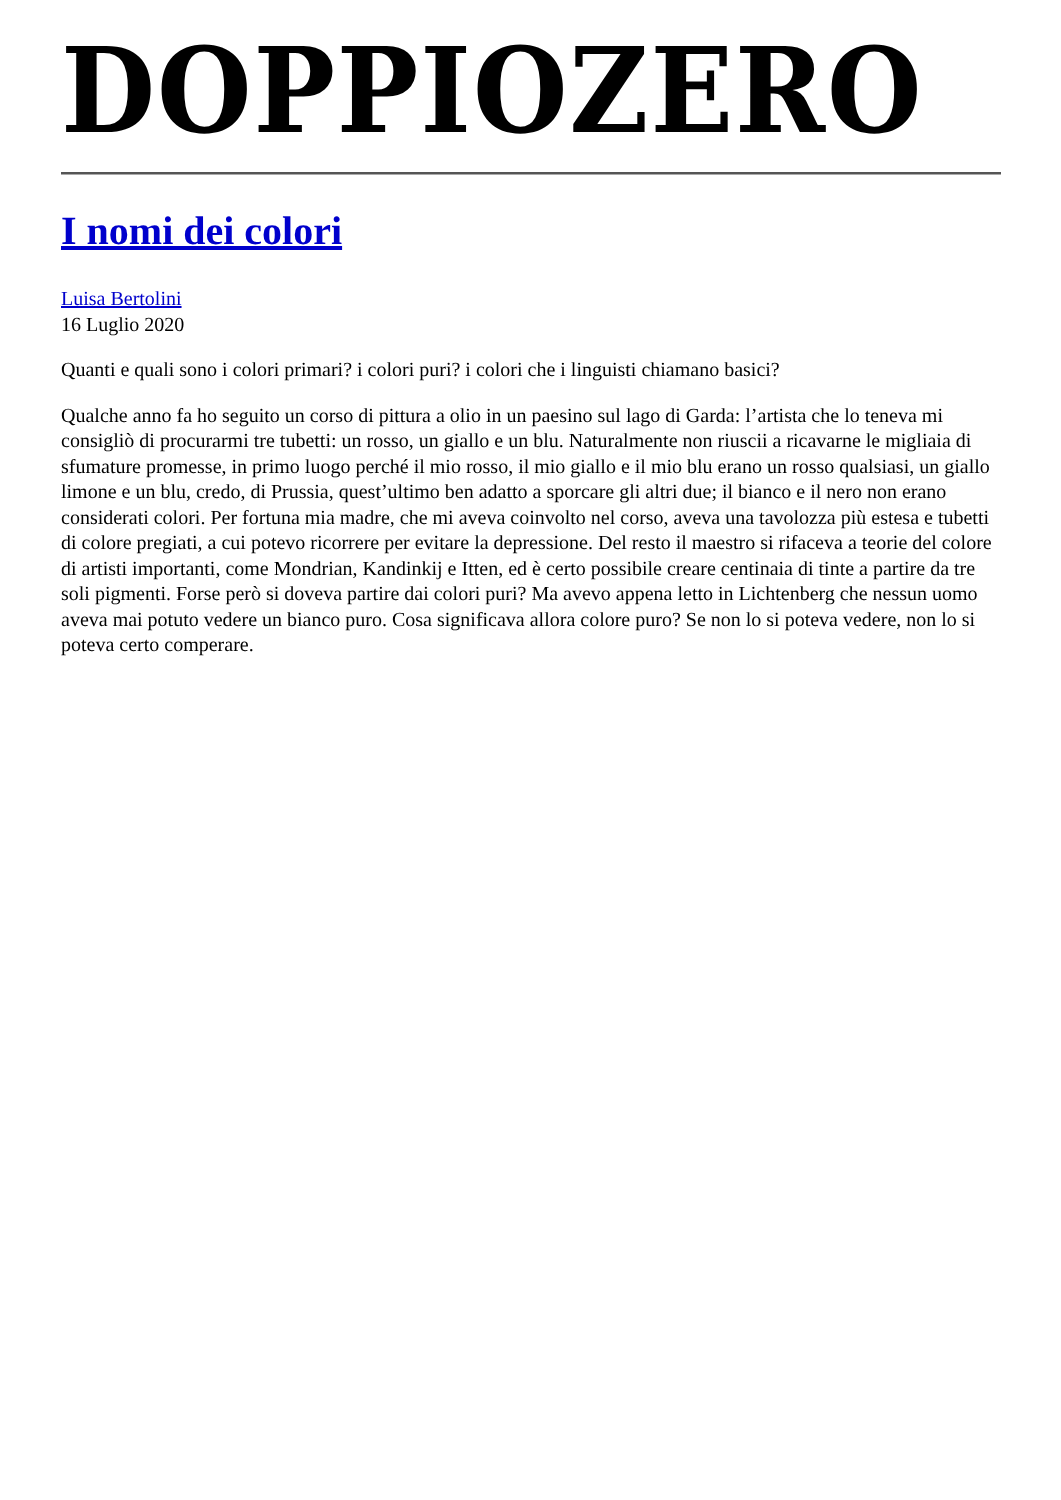DOPPIOZERO
I nomi dei colori
Luisa Bertolini
16 Luglio 2020
Quanti e quali sono i colori primari? i colori puri? i colori che i linguisti chiamano basici?
Qualche anno fa ho seguito un corso di pittura a olio in un paesino sul lago di Garda: l’artista che lo teneva mi consigliò di procurarmi tre tubetti: un rosso, un giallo e un blu. Naturalmente non riuscii a ricavarne le migliaia di sfumature promesse, in primo luogo perché il mio rosso, il mio giallo e il mio blu erano un rosso qualsiasi, un giallo limone e un blu, credo, di Prussia, quest’ultimo ben adatto a sporcare gli altri due; il bianco e il nero non erano considerati colori. Per fortuna mia madre, che mi aveva coinvolto nel corso, aveva una tavolozza più estesa e tubetti di colore pregiati, a cui potevo ricorrere per evitare la depressione. Del resto il maestro si rifaceva a teorie del colore di artisti importanti, come Mondrian, Kandinkij e Itten, ed è certo possibile creare centinaia di tinte a partire da tre soli pigmenti. Forse però si doveva partire dai colori puri? Ma avevo appena letto in Lichtenberg che nessun uomo aveva mai potuto vedere un bianco puro. Cosa significava allora colore puro? Se non lo si poteva vedere, non lo si poteva certo comperare.